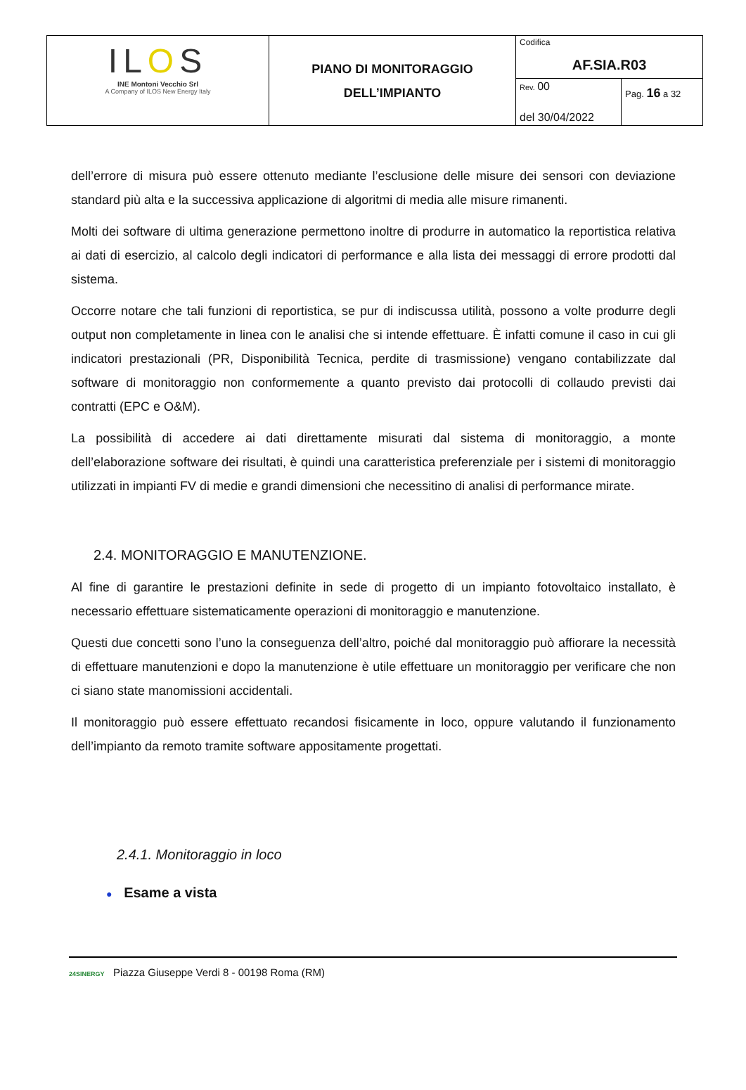| IL O S INE Montoni Vecchio Srl A Company of ILOS New Energy Italy | PIANO DI MONITORAGGIO DELL’IMPIANTO | Codifica AF.SIA.R03 | |
| | | Rev. 00 del 30/04/2022 | Pag. 16 a 32 |
dell’errore di misura può essere ottenuto mediante l’esclusione delle misure dei sensori con deviazione standard più alta e la successiva applicazione di algoritmi di media alle misure rimanenti.
Molti dei software di ultima generazione permettono inoltre di produrre in automatico la reportistica relativa ai dati di esercizio, al calcolo degli indicatori di performance e alla lista dei messaggi di errore prodotti dal sistema.
Occorre notare che tali funzioni di reportistica, se pur di indiscussa utilità, possono a volte produrre degli output non completamente in linea con le analisi che si intende effettuare. È infatti comune il caso in cui gli indicatori prestazionali (PR, Disponibilità Tecnica, perdite di trasmissione) vengano contabilizzate dal software di monitoraggio non conformemente a quanto previsto dai protocolli di collaudo previsti dai contratti (EPC e O&M).
La possibilità di accedere ai dati direttamente misurati dal sistema di monitoraggio, a monte dell’elaborazione software dei risultati, è quindi una caratteristica preferenziale per i sistemi di monitoraggio utilizzati in impianti FV di medie e grandi dimensioni che necessitino di analisi di performance mirate.
2.4. MONITORAGGIO E MANUTENZIONE.
Al fine di garantire le prestazioni definite in sede di progetto di un impianto fotovoltaico installato, è necessario effettuare sistematicamente operazioni di monitoraggio e manutenzione.
Questi due concetti sono l’uno la conseguenza dell’altro, poiché dal monitoraggio può affiorare la necessità di effettuare manutenzioni e dopo la manutenzione è utile effettuare un monitoraggio per verificare che non ci siano state manomissioni accidentali.
Il monitoraggio può essere effettuato recandosi fisicamente in loco, oppure valutando il funzionamento dell’impianto da remoto tramite software appositamente progettati.
2.4.1. Monitoraggio in loco
● Esame a vista
24SINERGY Piazza Giuseppe Verdi 8 - 00198 Roma (RM)